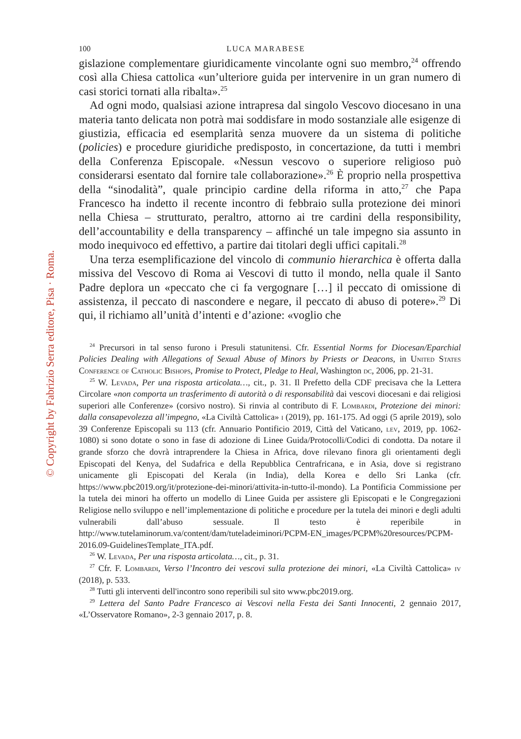© Copyright by Fabrizio Serra editore, Pisa · Roma.
100 LUCA MARABESE
gislazione complementare giuridicamente vincolante ogni suo membro,<sup>24</sup> offrendo così alla Chiesa cattolica «un’ulteriore guida per intervenire in un gran numero di casi storici tornati alla ribalta».<sup>25</sup>
Ad ogni modo, qualsiasi azione intrapresa dal singolo Vescovo diocesano in una materia tanto delicata non potrà mai soddisfare in modo sostanziale alle esigenze di giustizia, efficacia ed esemplarità senza muovere da un sistema di politiche (policies) e procedure giuridiche predisposto, in concertazione, da tutti i membri della Conferenza Episcopale. «Nessun vescovo o superiore religioso può considerarsi esentato dal fornire tale collaborazione».<sup>26</sup> È proprio nella prospettiva della “sinodalità”, quale principio cardine della riforma in atto,<sup>27</sup> che Papa Francesco ha indetto il recente incontro di febbraio sulla protezione dei minori nella Chiesa – strutturato, peraltro, attorno ai tre cardini della responsibility, dell’accountability e della transparency – affinché un tale impegno sia assunto in modo inequivoco ed effettivo, a partire dai titolari degli uffici capitali.<sup>28</sup>
Una terza esemplificazione del vincolo di communio hierarchica è offerta dalla missiva del Vescovo di Roma ai Vescovi di tutto il mondo, nella quale il Santo Padre deplora un «peccato che ci fa vergognare […] il peccato di omissione di assistenza, il peccato di nascondere e negare, il peccato di abuso di potere».<sup>29</sup> Di qui, il richiamo all’unità d’intenti e d’azione: «voglio che
<sup>24</sup> Precursori in tal senso furono i Presuli statunitensi. Cfr. Essential Norms for Diocesan/Eparchial Policies Dealing with Allegations of Sexual Abuse of Minors by Priests or Deacons, in United States Conference of Catholic Bishops, Promise to Protect, Pledge to Heal, Washington dc, 2006, pp. 21-31.
<sup>25</sup> W. Levada, Per una risposta articolata…, cit., p. 31. Il Prefetto della CDF precisava che la Lettera Circolare «non comporta un trasferimento di autorità o di responsabilità dai vescovi diocesani e dai religiosi superiori alle Conferenze» (corsivo nostro). Si rinvia al contributo di F. Lombardi, Protezione dei minori: dalla consapevolezza all’impegno, «La Civiltà Cattolica» i (2019), pp. 161-175. Ad oggi (5 aprile 2019), solo 39 Conferenze Episcopali su 113 (cfr. Annuario Pontificio 2019, Città del Vaticano, lev, 2019, pp. 1062-1080) si sono dotate o sono in fase di adozione di Linee Guida/Protocolli/Codici di condotta. Da notare il grande sforzo che dovrà intraprendere la Chiesa in Africa, dove rilevano finora gli orientamenti degli Episcopati del Kenya, del Sudafrica e della Repubblica Centrafricana, e in Asia, dove si registrano unicamente gli Episcopati del Kerala (in India), della Korea e dello Sri Lanka (cfr. https://www.pbc2019.org/it/protezione-dei-minori/attivita-in-tutto-il-mondo). La Pontificia Commissione per la tutela dei minori ha offerto un modello di Linee Guida per assistere gli Episcopati e le Congregazioni Religiose nello sviluppo e nell’implementazione di politiche e procedure per la tutela dei minori e degli adulti vulnerabili dall’abuso sessuale. Il testo è reperibile in http://www.tutelaminorum.va/content/dam/tuteladeiminori/PCPM-EN_images/PCPM%20resources/PCPM-2016.09-GuidelinesTemplate_ITA.pdf.
<sup>26</sup> W. Levada, Per una risposta articolata…, cit., p. 31.
<sup>27</sup> Cfr. F. Lombardi, Verso l’Incontro dei vescovi sulla protezione dei minori, «La Civiltà Cattolica» iv (2018), p. 533.
<sup>28</sup> Tutti gli interventi dell'incontro sono reperibili sul sito www.pbc2019.org.
<sup>29</sup> Lettera del Santo Padre Francesco ai Vescovi nella Festa dei Santi Innocenti, 2 gennaio 2017, «L’Osservatore Romano», 2-3 gennaio 2017, p. 8.